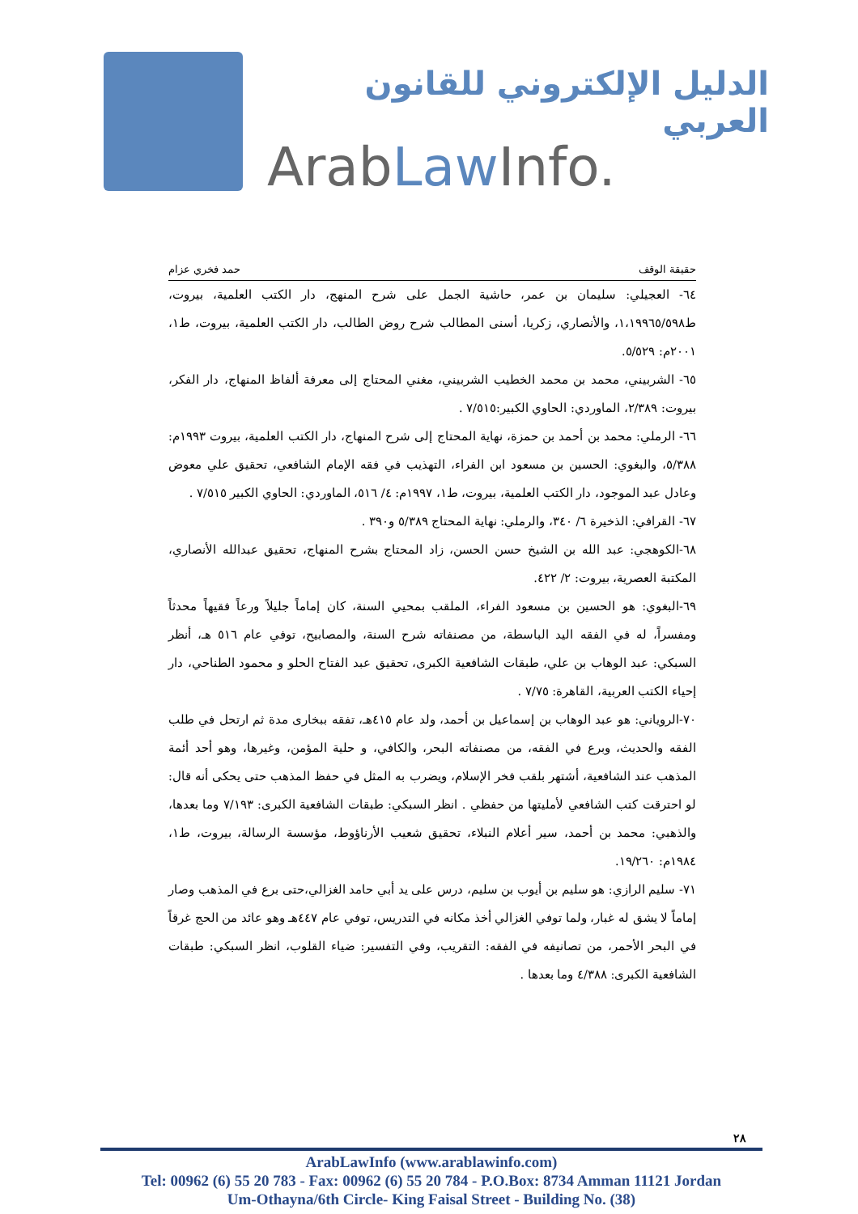الدليل الإلكتروني للقانون العربي
ArabLaw Info.
حقيقة الوقف حمد فخري عزام
٦٤- العجيلي: سليمان بن عمر، حاشية الجمل على شرح المنهج، دار الكتب العلمية، بيروت، ط١،١٩٩٦٥/٥٩٨، والأنصاري، زكريا، أسنى المطالب شرح روض الطالب، دار الكتب العلمية، بيروت، ط١، ٢٠٠١م: ٥/٥٢٩.
٦٥- الشربيني، محمد بن محمد الخطيب الشربيني، مغني المحتاج إلى معرفة ألفاظ المنهاج، دار الفكر، بيروت: ٢/٣٨٩، الماوردي: الحاوي الكبير:٧/٥١٥ .
٦٦- الرملي: محمد بن أحمد بن حمزة، نهاية المحتاج إلى شرح المنهاج، دار الكتب العلمية، بيروت ١٩٩٣م: ٥/٣٨٨، والبغوي: الحسين بن مسعود ابن الفراء، التهذيب في فقه الإمام الشافعي، تحقيق علي معوض وعادل عبد الموجود، دار الكتب العلمية، بيروت، ط١، ١٩٩٧م: ٤/ ٥١٦، الماوردي: الحاوي الكبير ٧/٥١٥ .
٦٧- القرافي: الذخيرة ٦/ ٣٤٠، والرملي: نهاية المحتاج ٥/٣٨٩ و٣٩٠ .
٦٨-الكوهجي: عبد الله بن الشيخ حسن الحسن، زاد المحتاج بشرح المنهاج، تحقيق عبدالله الأنصاري، المكتبة العصرية، بيروت: ٢/ ٤٢٢.
٦٩-البغوي: هو الحسين بن مسعود الفراء، الملقب بمحيي السنة، كان إماماً جليلاً ورعاً فقيهاً محدثاً ومفسراً، له في الفقه اليد الباسطة، من مصنفاته شرح السنة، والمصابيح، توفي عام ٥١٦ هـ، أنظر السبكي: عبد الوهاب بن علي، طبقات الشافعية الكبرى، تحقيق عبد الفتاح الحلو و محمود الطناحي، دار إحياء الكتب العربية، القاهرة: ٧/٧٥ .
٧٠-الروياني: هو عبد الوهاب بن إسماعيل بن أحمد، ولد عام ٤١٥هـ، تفقه ببخارى مدة ثم ارتحل في طلب الفقه والحديث، وبرع في الفقه، من مصنفاته البحر، والكافي، و حلية المؤمن، وغيرها، وهو أحد أئمة المذهب عند الشافعية، أشتهر بلقب فخر الإسلام، ويضرب به المثل في حفظ المذهب حتى يحكى أنه قال: لو احترقت كتب الشافعي لأمليتها من حفظي . انظر السبكي: طبقات الشافعية الكبرى: ٧/١٩٣ وما بعدها، والذهبي: محمد بن أحمد، سير أعلام النبلاء، تحقيق شعيب الأرناؤوط، مؤسسة الرسالة، بيروت، ط١، ١٩٨٤م: ١٩/٢٦٠.
٧١- سليم الرازي: هو سليم بن أيوب بن سليم، درس على يد أبي حامد الغزالي،حتى برع في المذهب وصار إماماً لا يشق له غبار، ولما توفي الغزالي أخذ مكانه في التدريس، توفي عام ٤٤٧هـ وهو عائد من الحج غرقاً في البحر الأحمر، من تصانيفه في الفقه: التقريب، وفي التفسير: ضياء القلوب، انظر السبكي: طبقات الشافعية الكبرى: ٤/٣٨٨ وما بعدها .
٢٨
ArabLawInfo (www.arablawinfo.com)
Tel: 00962 (6) 55 20 783 - Fax: 00962 (6) 55 20 784 - P.O.Box: 8734 Amman 11121 Jordan
Um-Othayna/6th Circle- King Faisal Street - Building No. (38)